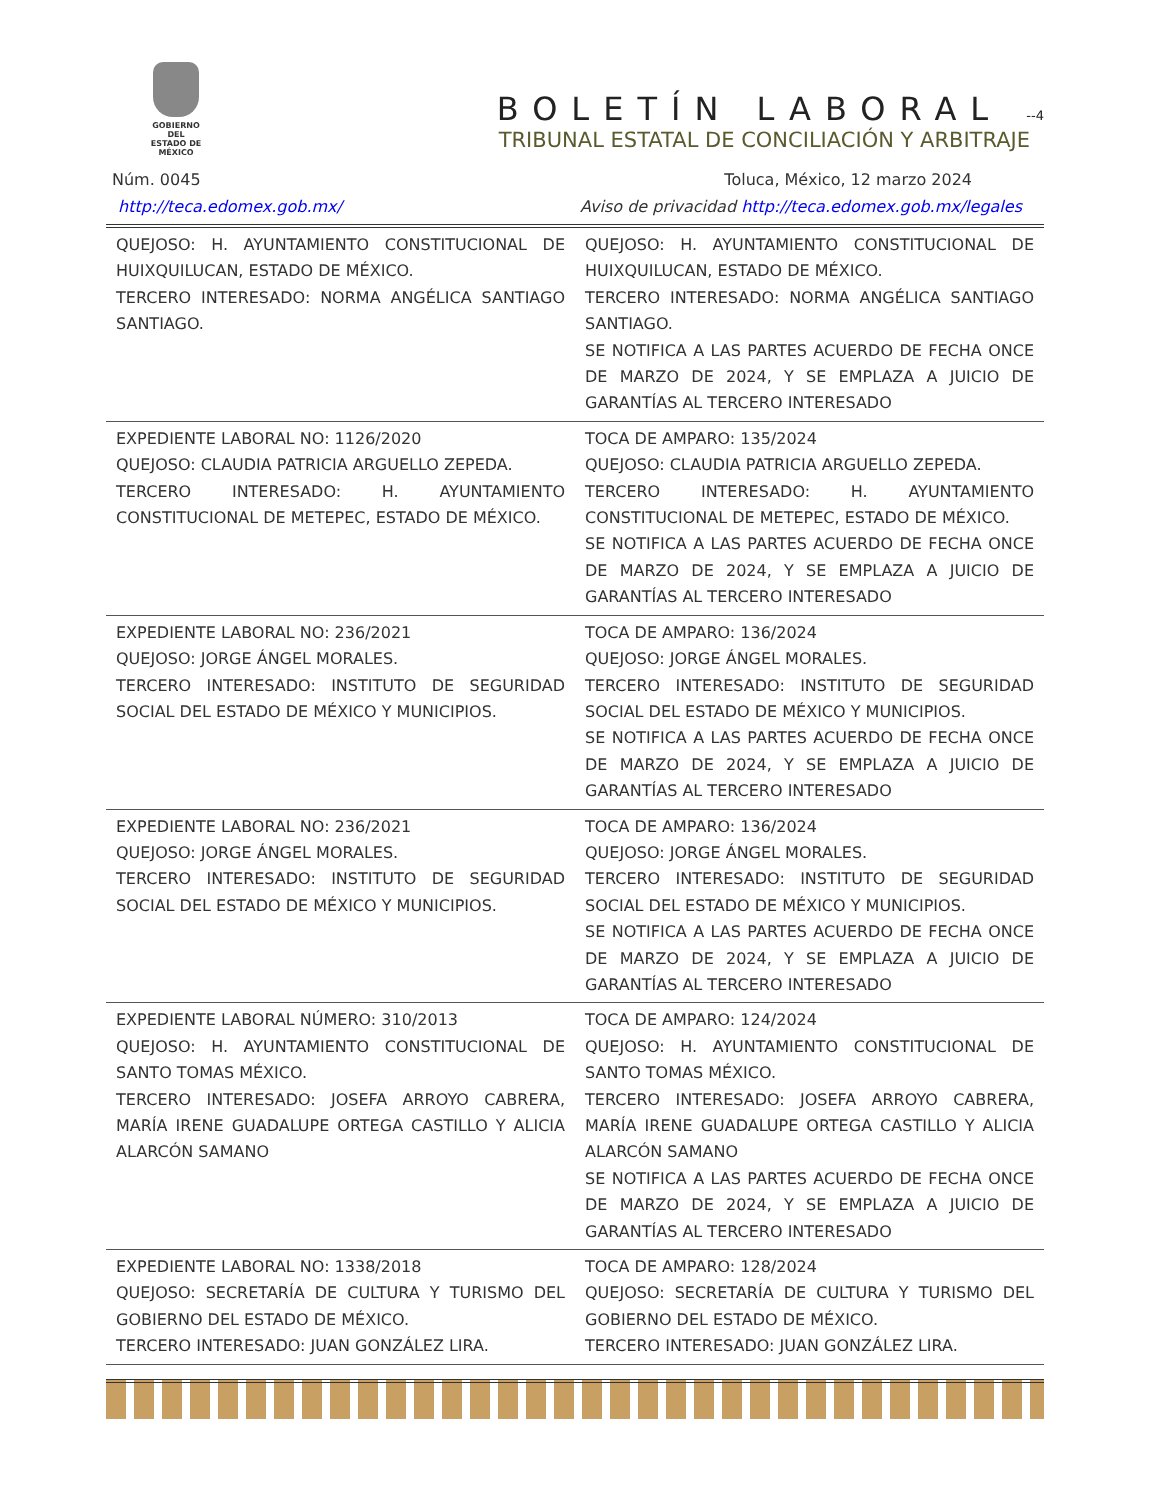GOBIERNO DEL
ESTADO DE
MÉXICO
BOLETÍN LABORAL --4
TRIBUNAL ESTATAL DE CONCILIACIÓN Y ARBITRAJE
Núm. 0045 Toluca, México, 12 marzo 2024
http://teca.edomex.gob.mx/ Aviso de privacidad http://teca.edomex.gob.mx/legales
| QUEJOSO: H. AYUNTAMIENTO CONSTITUCIONAL DE HUIXQUILUCAN, ESTADO DE MÉXICO. TERCERO INTERESADO: NORMA ANGÉLICA SANTIAGO SANTIAGO. | QUEJOSO: H. AYUNTAMIENTO CONSTITUCIONAL DE HUIXQUILUCAN, ESTADO DE MÉXICO. TERCERO INTERESADO: NORMA ANGÉLICA SANTIAGO SANTIAGO. SE NOTIFICA A LAS PARTES ACUERDO DE FECHA ONCE DE MARZO DE 2024, Y SE EMPLAZA A JUICIO DE GARANTÍAS AL TERCERO INTERESADO |
| EXPEDIENTE LABORAL NO: 1126/2020 QUEJOSO: CLAUDIA PATRICIA ARGUELLO ZEPEDA. TERCERO INTERESADO: H. AYUNTAMIENTO CONSTITUCIONAL DE METEPEC, ESTADO DE MÉXICO. | TOCA DE AMPARO: 135/2024 QUEJOSO: CLAUDIA PATRICIA ARGUELLO ZEPEDA. TERCERO INTERESADO: H. AYUNTAMIENTO CONSTITUCIONAL DE METEPEC, ESTADO DE MÉXICO. SE NOTIFICA A LAS PARTES ACUERDO DE FECHA ONCE DE MARZO DE 2024, Y SE EMPLAZA A JUICIO DE GARANTÍAS AL TERCERO INTERESADO |
| EXPEDIENTE LABORAL NO: 236/2021 QUEJOSO: JORGE ÁNGEL MORALES. TERCERO INTERESADO: INSTITUTO DE SEGURIDAD SOCIAL DEL ESTADO DE MÉXICO Y MUNICIPIOS. | TOCA DE AMPARO: 136/2024 QUEJOSO: JORGE ÁNGEL MORALES. TERCERO INTERESADO: INSTITUTO DE SEGURIDAD SOCIAL DEL ESTADO DE MÉXICO Y MUNICIPIOS. SE NOTIFICA A LAS PARTES ACUERDO DE FECHA ONCE DE MARZO DE 2024, Y SE EMPLAZA A JUICIO DE GARANTÍAS AL TERCERO INTERESADO |
| EXPEDIENTE LABORAL NO: 236/2021 QUEJOSO: JORGE ÁNGEL MORALES. TERCERO INTERESADO: INSTITUTO DE SEGURIDAD SOCIAL DEL ESTADO DE MÉXICO Y MUNICIPIOS. | TOCA DE AMPARO: 136/2024 QUEJOSO: JORGE ÁNGEL MORALES. TERCERO INTERESADO: INSTITUTO DE SEGURIDAD SOCIAL DEL ESTADO DE MÉXICO Y MUNICIPIOS. SE NOTIFICA A LAS PARTES ACUERDO DE FECHA ONCE DE MARZO DE 2024, Y SE EMPLAZA A JUICIO DE GARANTÍAS AL TERCERO INTERESADO |
| EXPEDIENTE LABORAL NÚMERO: 310/2013 QUEJOSO: H. AYUNTAMIENTO CONSTITUCIONAL DE SANTO TOMAS MÉXICO. TERCERO INTERESADO: JOSEFA ARROYO CABRERA, MARÍA IRENE GUADALUPE ORTEGA CASTILLO Y ALICIA ALARCÓN SAMANO | TOCA DE AMPARO: 124/2024 QUEJOSO: H. AYUNTAMIENTO CONSTITUCIONAL DE SANTO TOMAS MÉXICO. TERCERO INTERESADO: JOSEFA ARROYO CABRERA, MARÍA IRENE GUADALUPE ORTEGA CASTILLO Y ALICIA ALARCÓN SAMANO SE NOTIFICA A LAS PARTES ACUERDO DE FECHA ONCE DE MARZO DE 2024, Y SE EMPLAZA A JUICIO DE GARANTÍAS AL TERCERO INTERESADO |
| EXPEDIENTE LABORAL NO: 1338/2018 QUEJOSO: SECRETARÍA DE CULTURA Y TURISMO DEL GOBIERNO DEL ESTADO DE MÉXICO. TERCERO INTERESADO: JUAN GONZÁLEZ LIRA. | TOCA DE AMPARO: 128/2024 QUEJOSO: SECRETARÍA DE CULTURA Y TURISMO DEL GOBIERNO DEL ESTADO DE MÉXICO. TERCERO INTERESADO: JUAN GONZÁLEZ LIRA. |